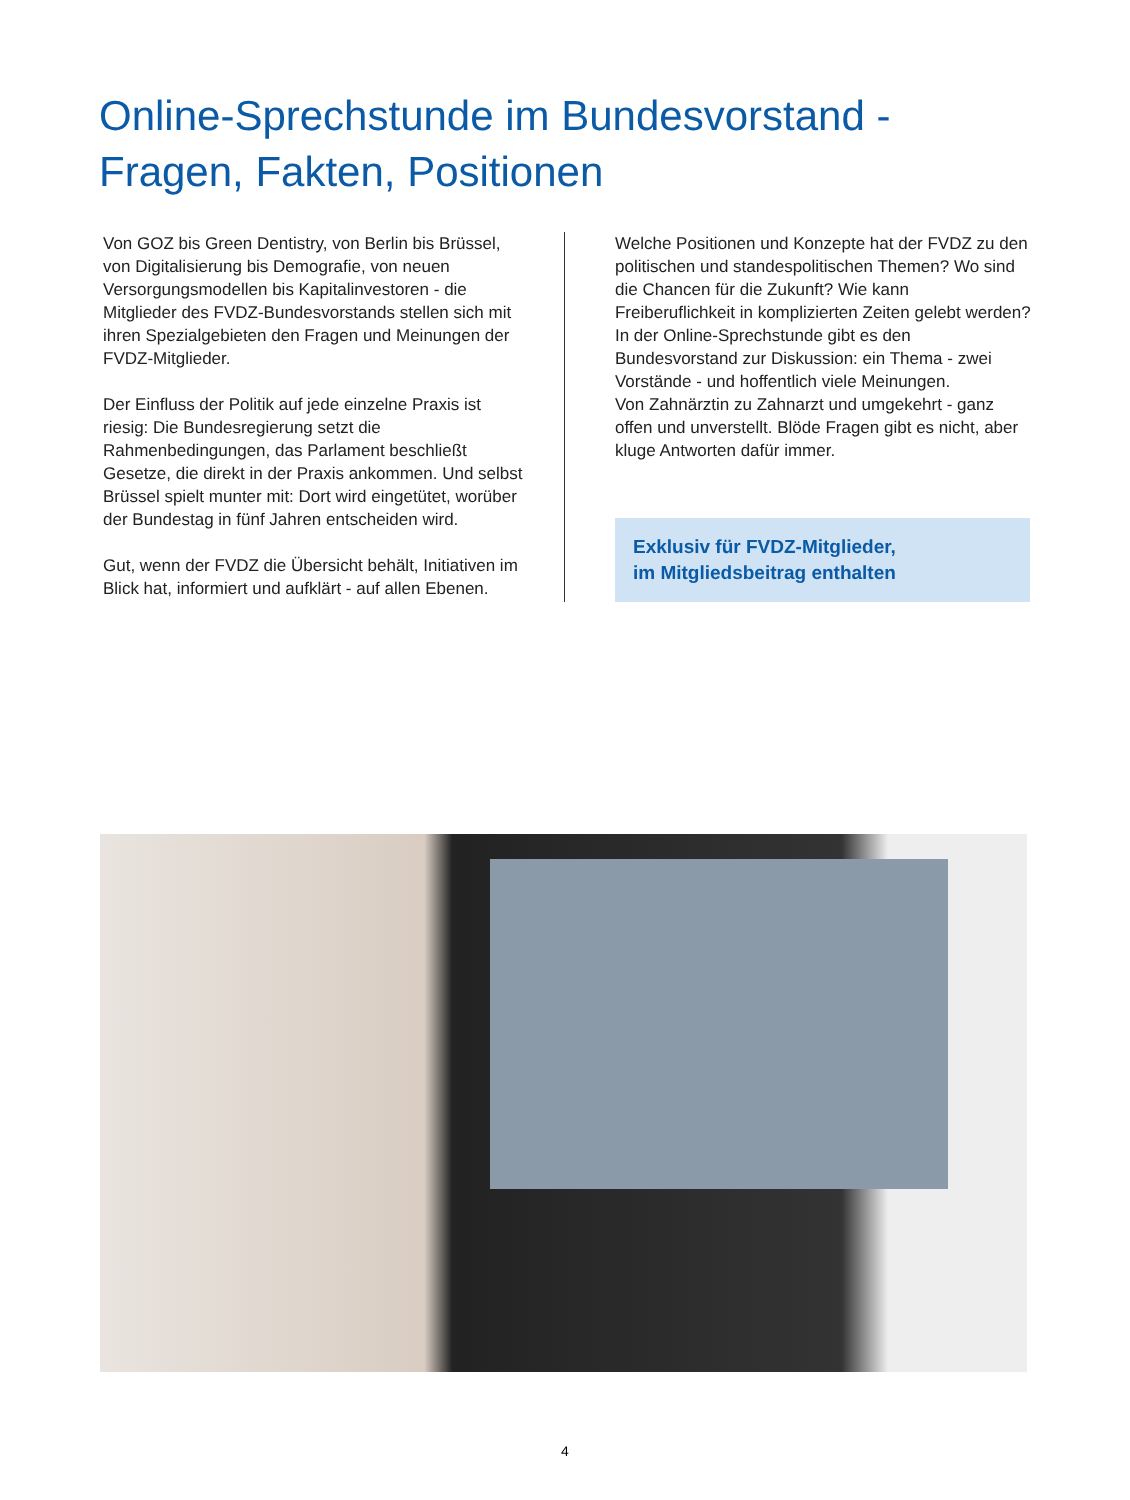Online-Sprechstunde im Bundesvorstand -
Fragen, Fakten, Positionen
Von GOZ bis Green Dentistry, von Berlin bis Brüssel, von Digitalisierung bis Demografie, von neuen Versorgungsmodellen bis Kapitalinvestoren - die Mitglieder des FVDZ-Bundesvorstands stellen sich mit ihren Spezialgebieten den Fragen und Meinungen der FVDZ-Mitglieder.
Der Einfluss der Politik auf jede einzelne Praxis ist riesig: Die Bundesregierung setzt die Rahmenbedingungen, das Parlament beschließt Gesetze, die direkt in der Praxis ankommen. Und selbst Brüssel spielt munter mit: Dort wird eingetütet, worüber der Bundestag in fünf Jahren entscheiden wird.
Gut, wenn der FVDZ die Übersicht behält, Initiativen im Blick hat, informiert und aufklärt - auf allen Ebenen.
Welche Positionen und Konzepte hat der FVDZ zu den politischen und standespolitischen Themen? Wo sind die Chancen für die Zukunft? Wie kann Freiberuflichkeit in komplizierten Zeiten gelebt werden?
In der Online-Sprechstunde gibt es den Bundesvorstand zur Diskussion: ein Thema - zwei Vorstände - und hoffentlich viele Meinungen.
Von Zahnärztin zu Zahnarzt und umgekehrt - ganz offen und unverstellt. Blöde Fragen gibt es nicht, aber kluge Antworten dafür immer.
Exklusiv für FVDZ-Mitglieder,
im Mitgliedsbeitrag enthalten
4